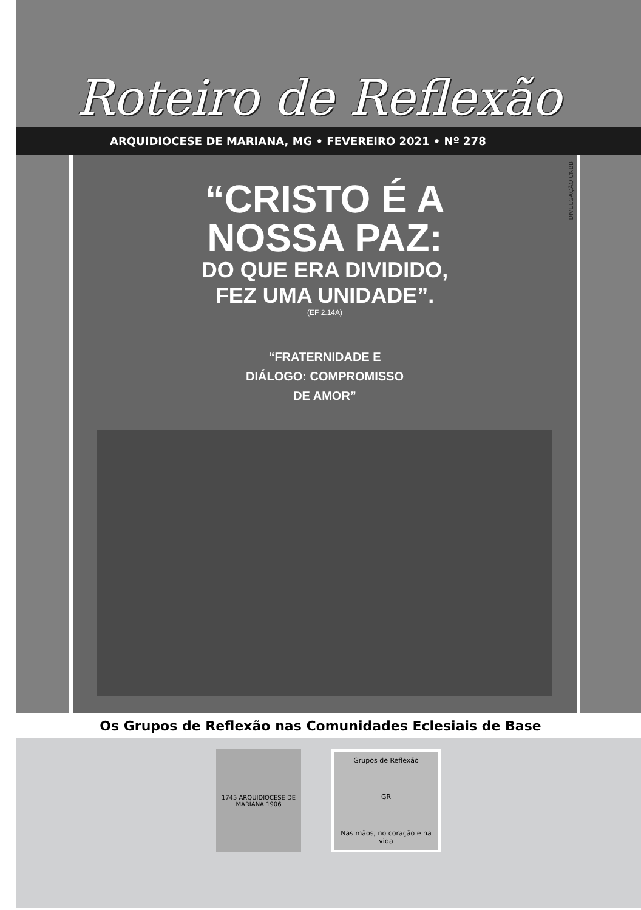Roteiro de Reflexão
ARQUIDIOCESE DE MARIANA, MG • FEVEREIRO 2021 • Nº 278
“CRISTO É A
NOSSA PAZ:
DO QUE ERA DIVIDIDO,
FEZ UMA UNIDADE”.
(EF 2.14A)
“FRATERNIDADE E
DIÁLOGO: COMPROMISSO
DE AMOR”
DIVULGAÇÃO CNBB
Os Grupos de Reflexão nas Comunidades Eclesiais de Base
1745 ARQUIDIOCESE DE MARIANA 1906
Grupos de Reflexão
GR
Nas mãos, no coração e na vida